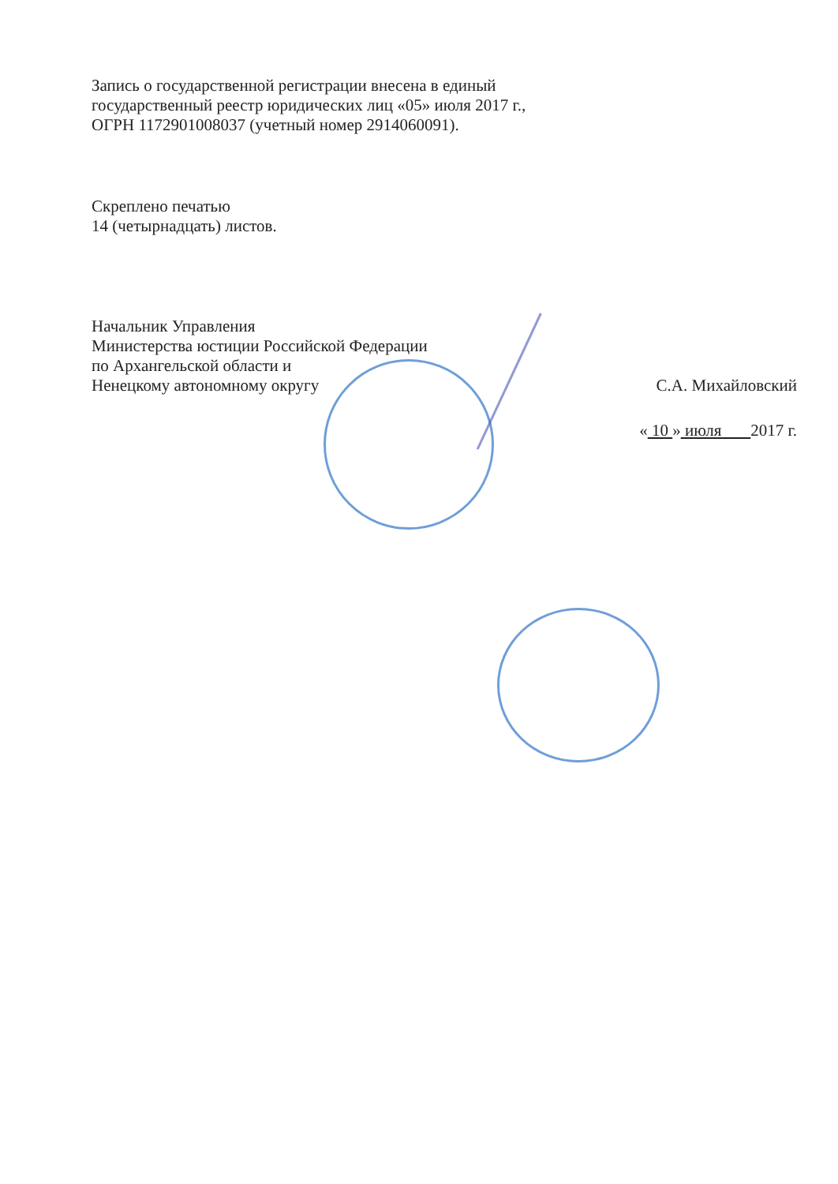Запись о государственной регистрации внесена в единый
государственный реестр юридических лиц «05» июля 2017 г.,
ОГРН 1172901008037 (учетный номер 2914060091).
Скреплено печатью
14 (четырнадцать) листов.
Начальник Управления
Министерства юстиции Российской Федерации
по Архангельской области и
Ненецкому автономному округу С.А. Михайловский
« 10 » июля 2017 г.